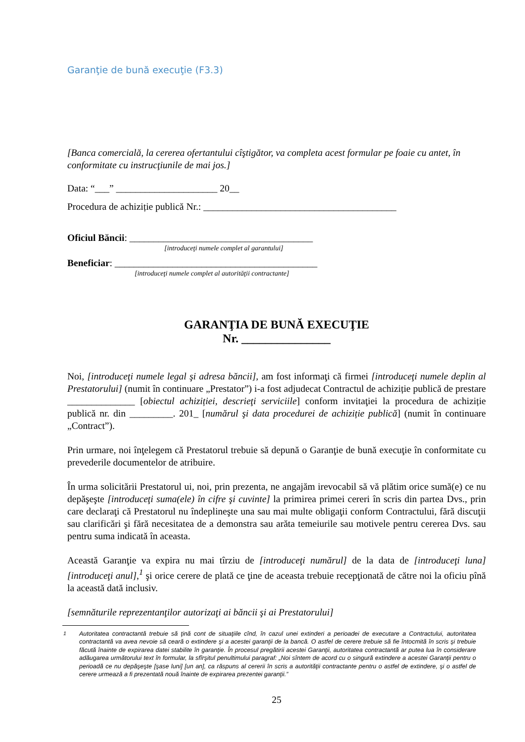Garanţie de bună execuţie (F3.3)
[Banca comercială, la cererea ofertantului cîştigător, va completa acest formular pe foaie cu antet, în conformitate cu instrucţiunile de mai jos.]
Data: “___” _____________________ 20__
Procedura de achiziție publică Nr.: ________________________________________
Oficiul Băncii: ______________________________________
[introduceţi numele complet al garantului]
Beneficiar: __________________________________________
[introduceţi numele complet al autorităţii contractante]
GARANŢIA DE BUNĂ EXECUŢIE
Nr. _______________
Noi, [introduceţi numele legal şi adresa băncii], am fost informaţi că firmei [introduceţi numele deplin al Prestatorului] (numit în continuare „Prestator”) i-a fost adjudecat Contractul de achiziție publică de prestare ______________ [obiectul achiziției, descrieţi serviciile] conform invitaţiei la procedura de achiziție publică nr. din _________. 201_ [numărul şi data procedurei de achiziție publică] (numit în continuare „Contract”).
Prin urmare, noi înţelegem că Prestatorul trebuie să depună o Garanţie de bună execuţie în conformitate cu prevederile documentelor de atribuire.
În urma solicitării Prestatorul ui, noi, prin prezenta, ne angajăm irevocabil să vă plătim orice sumă(e) ce nu depăşeşte [introduceţi suma(ele) în cifre şi cuvinte] la primirea primei cereri în scris din partea Dvs., prin care declaraţi că Prestatorul nu îndeplineşte una sau mai multe obligaţii conform Contractului, fără discuţii sau clarificări şi fără necesitatea de a demonstra sau arăta temeiurile sau motivele pentru cererea Dvs. sau pentru suma indicată în aceasta.
Această Garanţie va expira nu mai tîrziu de [introduceţi numărul] de la data de [introduceţi luna] [introduceţi anul],<sup>1</sup> şi orice cerere de plată ce ţine de aceasta trebuie recepţionată de către noi la oficiu pînă la această dată inclusiv.
[semnăturile reprezentanţilor autorizaţi ai băncii şi ai Prestatorului]
<sup>1</sup> Autoritatea contractantă trebuie să ţină cont de situaţiile cînd, în cazul unei extinderi a perioadei de executare a Contractului, autoritatea contractantă va avea nevoie să ceară o extindere şi a acestei garanţii de la bancă. O astfel de cerere trebuie să fie întocmită în scris şi trebuie făcută înainte de expirarea datei stabilite în garanţie. În procesul pregătirii acestei Garanţii, autoritatea contractantă ar putea lua în considerare adăugarea următorului text în formular, la sfîrşitul penultimului paragraf: „Noi sîntem de acord cu o singură extindere a acestei Garanţii pentru o perioadă ce nu depăşeşte [şase luni] [un an], ca răspuns al cererii în scris a autorităţii contractante pentru o astfel de extindere, şi o astfel de cerere urmează a fi prezentată nouă înainte de expirarea prezentei garanţii.”
25